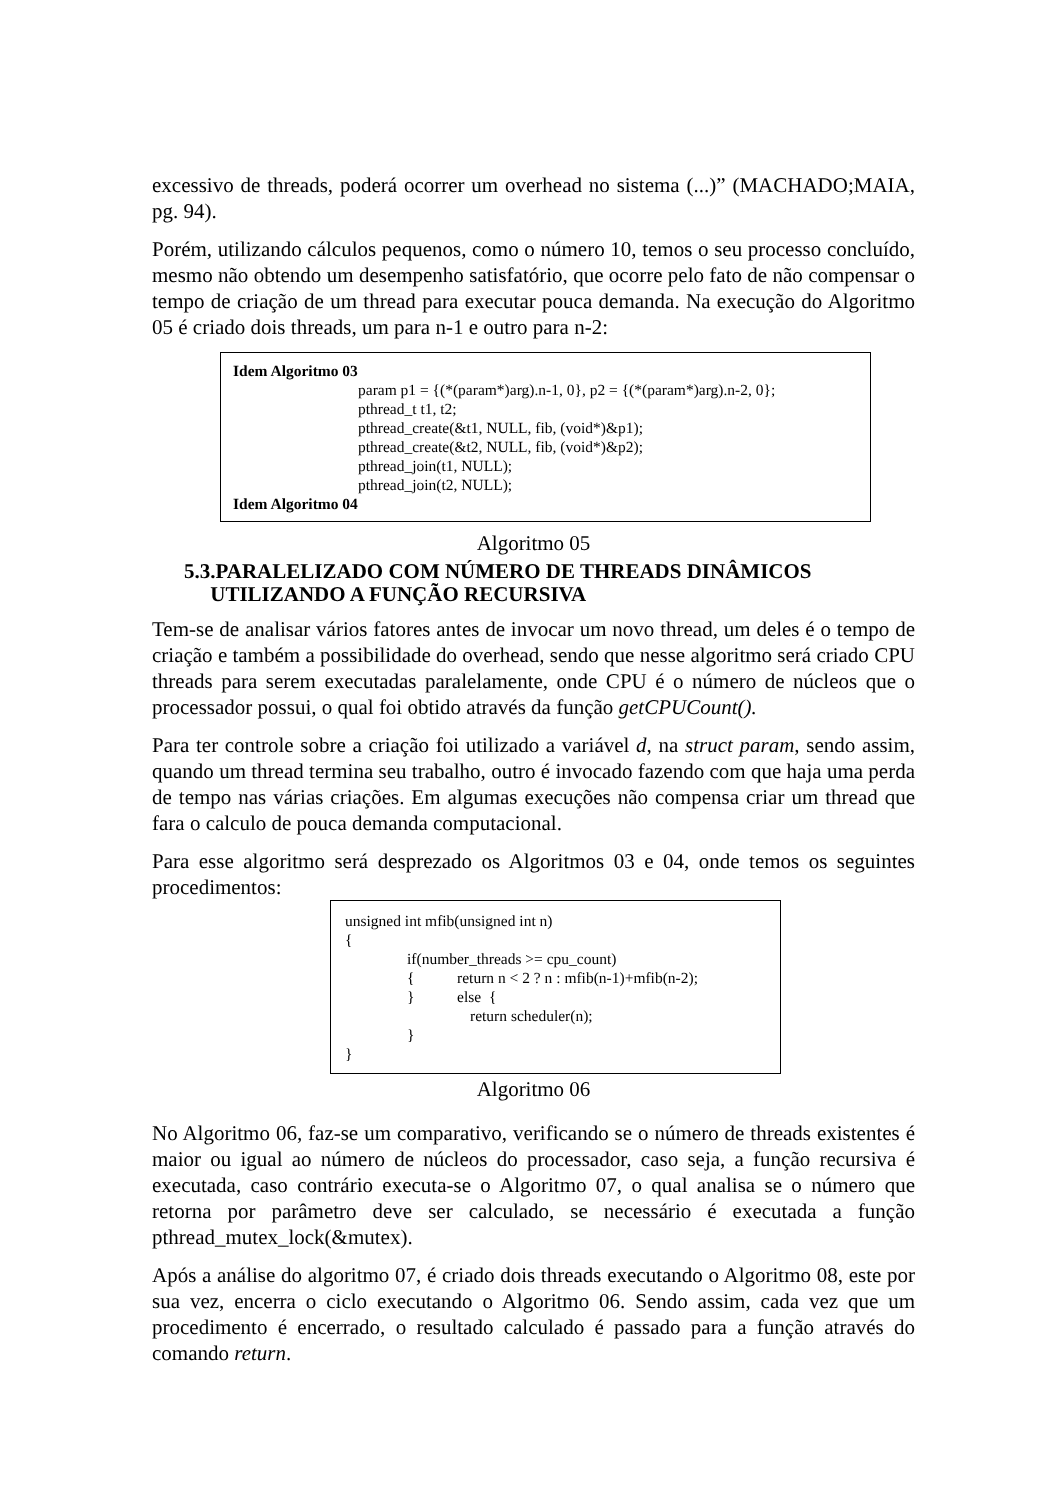excessivo de threads, poderá ocorrer um overhead no sistema (...)” (MACHADO;MAIA, pg. 94).
Porém, utilizando cálculos pequenos, como o número 10, temos o seu processo concluído, mesmo não obtendo um desempenho satisfatório, que ocorre pelo fato de não compensar o tempo de criação de um thread para executar pouca demanda. Na execução do Algoritmo 05 é criado dois threads, um para n-1 e outro para n-2:
Idem Algoritmo 03
param p1 = {(*(param*)arg).n-1, 0}, p2 = {(*(param*)arg).n-2, 0};
pthread_t t1, t2;
pthread_create(&t1, NULL, fib, (void*)&p1);
pthread_create(&t2, NULL, fib, (void*)&p2);
pthread_join(t1, NULL);
pthread_join(t2, NULL);
Idem Algoritmo 04
Algoritmo 05
5.3.PARALELIZADO COM NÚMERO DE THREADS DINÂMICOS
UTILIZANDO A FUNÇÃO RECURSIVA
Tem-se de analisar vários fatores antes de invocar um novo thread, um deles é o tempo de criação e também a possibilidade do overhead, sendo que nesse algoritmo será criado CPU threads para serem executadas paralelamente, onde CPU é o número de núcleos que o processador possui, o qual foi obtido através da função getCPUCount().
Para ter controle sobre a criação foi utilizado a variável d, na struct param, sendo assim, quando um thread termina seu trabalho, outro é invocado fazendo com que haja uma perda de tempo nas várias criações. Em algumas execuções não compensa criar um thread que fara o calculo de pouca demanda computacional.
Para esse algoritmo será desprezado os Algoritmos 03 e 04, onde temos os seguintes procedimentos:
unsigned int mfib(unsigned int n)
{
if(number_threads >= cpu_count)
{ return n < 2 ? n : mfib(n-1)+mfib(n-2);
} else {
return scheduler(n);
}
}
Algoritmo 06
No Algoritmo 06, faz-se um comparativo, verificando se o número de threads existentes é maior ou igual ao número de núcleos do processador, caso seja, a função recursiva é executada, caso contrário executa-se o Algoritmo 07, o qual analisa se o número que retorna por parâmetro deve ser calculado, se necessário é executada a função pthread_mutex_lock(&mutex).
Após a análise do algoritmo 07, é criado dois threads executando o Algoritmo 08, este por sua vez, encerra o ciclo executando o Algoritmo 06. Sendo assim, cada vez que um procedimento é encerrado, o resultado calculado é passado para a função através do comando return.